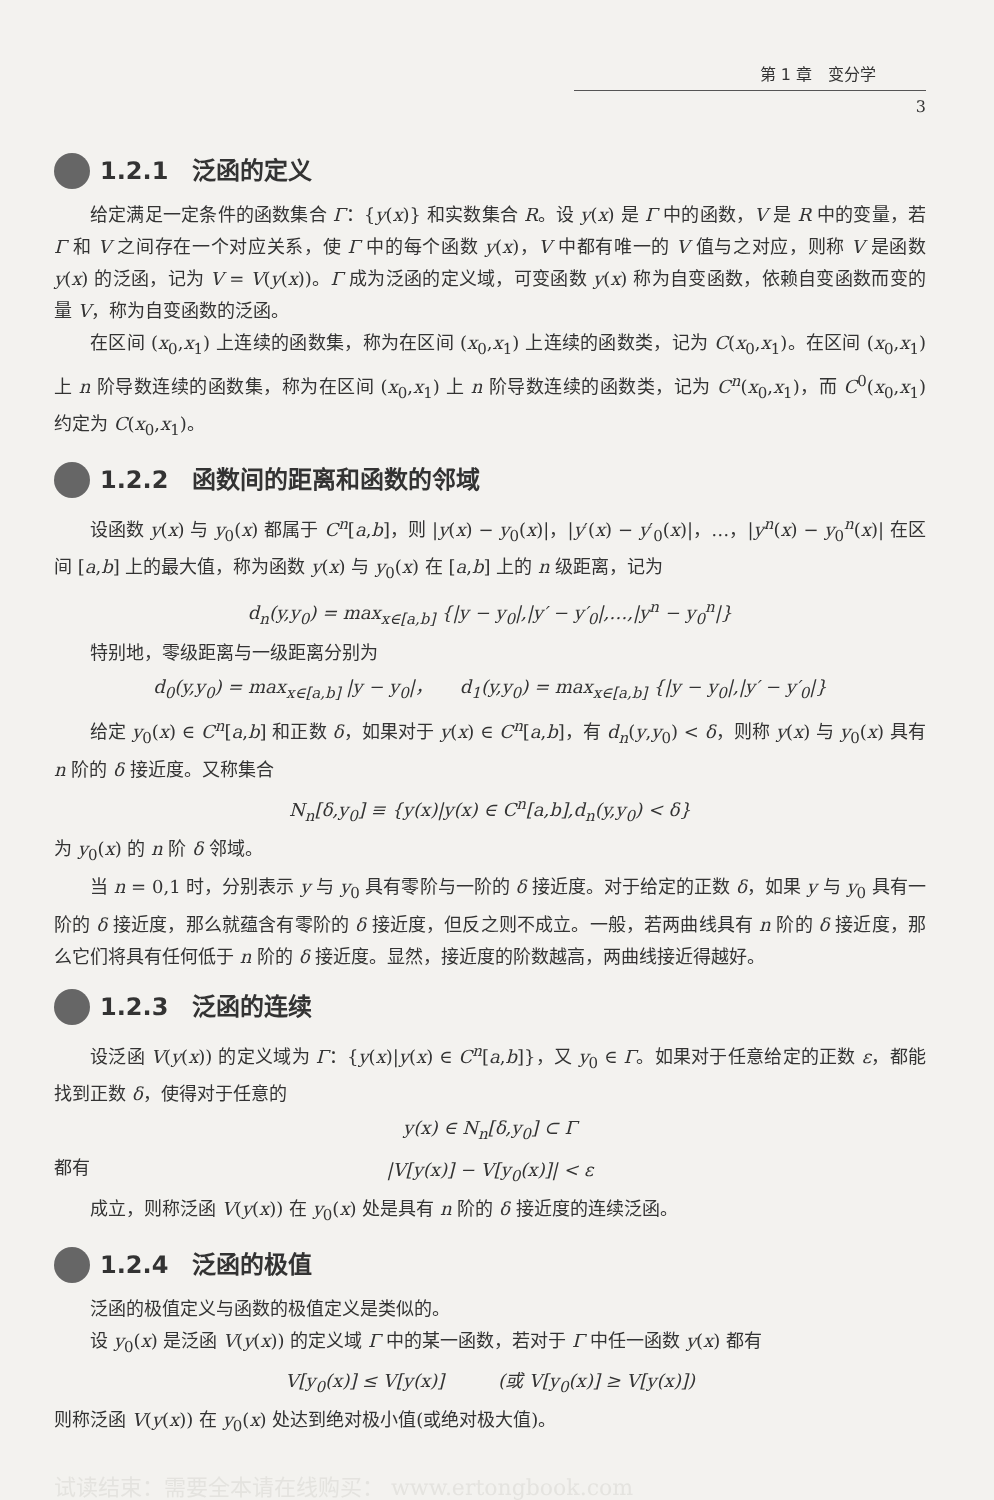第 1 章　变分学
3
1.2.1　泛函的定义
给定满足一定条件的函数集合 Γ：{y(x)} 和实数集合 R。设 y(x) 是 Γ 中的函数，V 是 R 中的变量，若 Γ 和 V 之间存在一个对应关系，使 Γ 中的每个函数 y(x)，V 中都有唯一的 V 值与之对应，则称 V 是函数 y(x) 的泛函，记为 V = V(y(x))。Γ 成为泛函的定义域，可变函数 y(x) 称为自变函数，依赖自变函数而变的量 V，称为自变函数的泛函。
在区间 (x<sub>0</sub>,x<sub>1</sub>) 上连续的函数集，称为在区间 (x<sub>0</sub>,x<sub>1</sub>) 上连续的函数类，记为 C(x<sub>0</sub>,x<sub>1</sub>)。在区间 (x<sub>0</sub>,x<sub>1</sub>) 上 n 阶导数连续的函数集，称为在区间 (x<sub>0</sub>,x<sub>1</sub>) 上 n 阶导数连续的函数类，记为 C<sup>n</sup>(x<sub>0</sub>,x<sub>1</sub>)，而 C<sup>0</sup>(x<sub>0</sub>,x<sub>1</sub>) 约定为 C(x<sub>0</sub>,x<sub>1</sub>)。
1.2.2　函数间的距离和函数的邻域
设函数 y(x) 与 y<sub>0</sub>(x) 都属于 C<sup>n</sup>[a,b]，则 |y(x) − y<sub>0</sub>(x)|，|y′(x) − y′<sub>0</sub>(x)|，…，|y<sup>n</sup>(x) − y<sub>0</sub><sup>n</sup>(x)| 在区间 [a,b] 上的最大值，称为函数 y(x) 与 y<sub>0</sub>(x) 在 [a,b] 上的 n 级距离，记为
d<sub>n</sub>(y,y<sub>0</sub>) = max<sub>x∈[a,b]</sub> {|y − y<sub>0</sub>|,|y′ − y′<sub>0</sub>|,…,|y<sup>n</sup> − y<sub>0</sub><sup>n</sup>|}
特别地，零级距离与一级距离分别为
d<sub>0</sub>(y,y<sub>0</sub>) = max<sub>x∈[a,b]</sub> |y − y<sub>0</sub>|，　　d<sub>1</sub>(y,y<sub>0</sub>) = max<sub>x∈[a,b]</sub> {|y − y<sub>0</sub>|,|y′ − y′<sub>0</sub>|}
给定 y<sub>0</sub>(x) ∈ C<sup>n</sup>[a,b] 和正数 δ，如果对于 y(x) ∈ C<sup>n</sup>[a,b]，有 d<sub>n</sub>(y,y<sub>0</sub>) < δ，则称 y(x) 与 y<sub>0</sub>(x) 具有 n 阶的 δ 接近度。又称集合
N<sub>n</sub>[δ,y<sub>0</sub>] ≡ {y(x)|y(x) ∈ C<sup>n</sup>[a,b],d<sub>n</sub>(y,y<sub>0</sub>) < δ}
为 y<sub>0</sub>(x) 的 n 阶 δ 邻域。
当 n = 0,1 时，分别表示 y 与 y<sub>0</sub> 具有零阶与一阶的 δ 接近度。对于给定的正数 δ，如果 y 与 y<sub>0</sub> 具有一阶的 δ 接近度，那么就蕴含有零阶的 δ 接近度，但反之则不成立。一般，若两曲线具有 n 阶的 δ 接近度，那么它们将具有任何低于 n 阶的 δ 接近度。显然，接近度的阶数越高，两曲线接近得越好。
1.2.3　泛函的连续
设泛函 V(y(x)) 的定义域为 Γ：{y(x)|y(x) ∈ C<sup>n</sup>[a,b]}，又 y<sub>0</sub> ∈ Γ。如果对于任意给定的正数 ε，都能找到正数 δ，使得对于任意的
y(x) ∈ N<sub>n</sub>[δ,y<sub>0</sub>] ⊂ Γ
都有 |V[y(x)] − V[y<sub>0</sub>(x)]| < ε
成立，则称泛函 V(y(x)) 在 y<sub>0</sub>(x) 处是具有 n 阶的 δ 接近度的连续泛函。
1.2.4　泛函的极值
泛函的极值定义与函数的极值定义是类似的。
设 y<sub>0</sub>(x) 是泛函 V(y(x)) 的定义域 Γ 中的某一函数，若对于 Γ 中任一函数 y(x) 都有
V[y<sub>0</sub>(x)] ≤ V[y(x)]　　　(或 V[y<sub>0</sub>(x)] ≥ V[y(x)])
则称泛函 V(y(x)) 在 y<sub>0</sub>(x) 处达到绝对极小值(或绝对极大值)。
试读结束：需要全本请在线购买： www.ertongbook.com